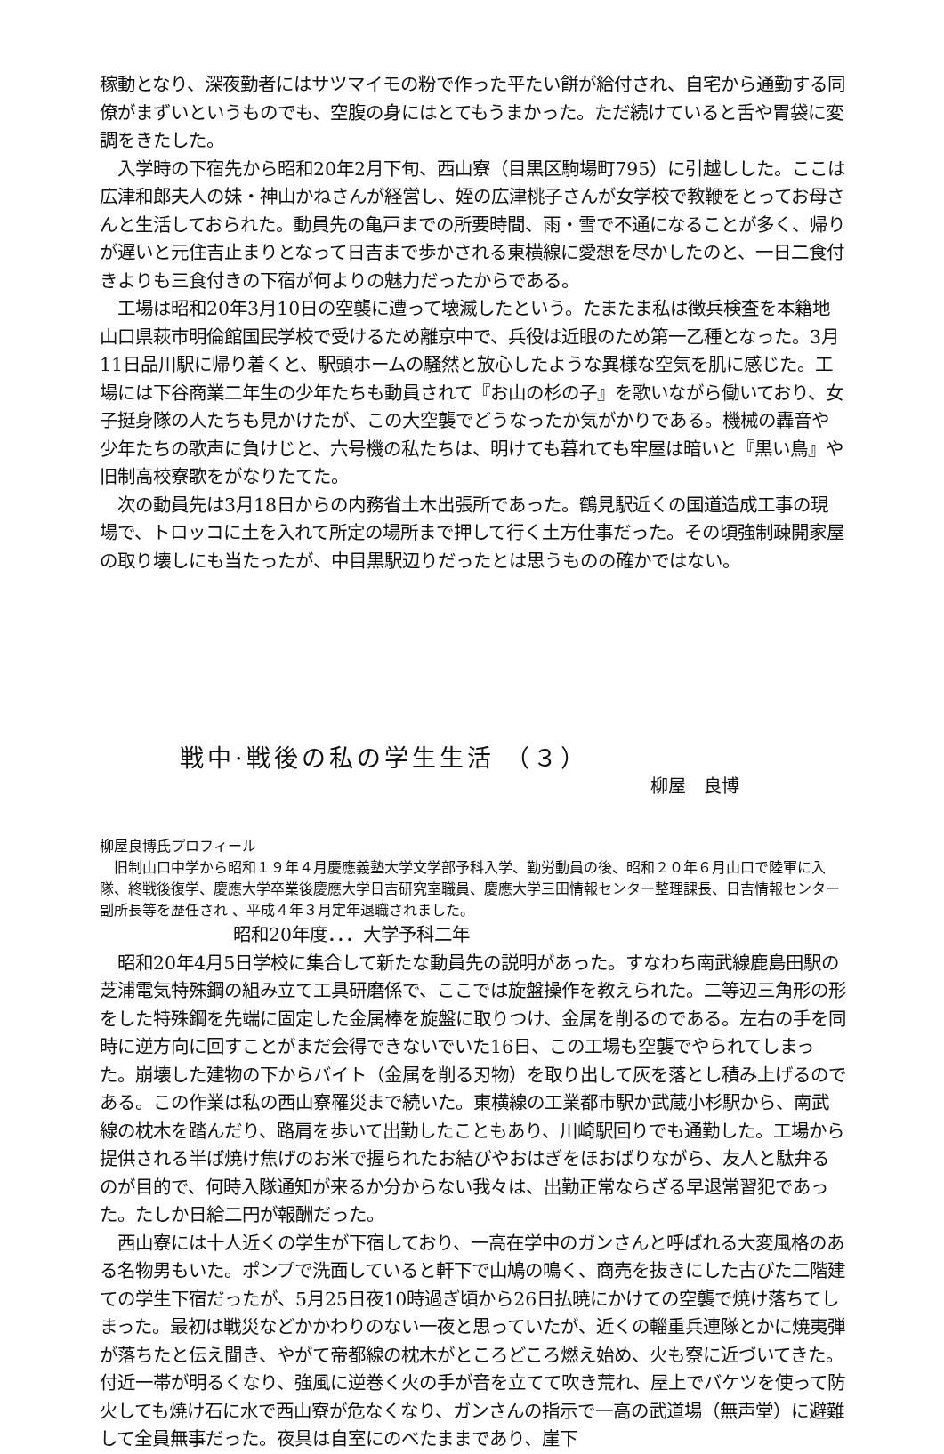稼動となり、深夜勤者にはサツマイモの粉で作った平たい餅が給付され、自宅から通勤する同僚がまずいというものでも、空腹の身にはとてもうまかった。ただ続けていると舌や胃袋に変調をきたした。
　入学時の下宿先から昭和20年2月下旬、西山寮（目黒区駒場町795）に引越しした。ここは広津和郎夫人の妹・神山かねさんが経営し、姪の広津桃子さんが女学校で教鞭をとってお母さんと生活しておられた。動員先の亀戸までの所要時間、雨・雪で不通になることが多く、帰りが遅いと元住吉止まりとなって日吉まで歩かされる東横線に愛想を尽かしたのと、一日二食付きよりも三食付きの下宿が何よりの魅力だったからである。
　工場は昭和20年3月10日の空襲に遭って壊滅したという。たまたま私は徴兵検査を本籍地山口県萩市明倫館国民学校で受けるため離京中で、兵役は近眼のため第一乙種となった。3月11日品川駅に帰り着くと、駅頭ホームの騒然と放心したような異様な空気を肌に感じた。工場には下谷商業二年生の少年たちも動員されて『お山の杉の子』を歌いながら働いており、女子挺身隊の人たちも見かけたが、この大空襲でどうなったか気がかりである。機械の轟音や少年たちの歌声に負けじと、六号機の私たちは、明けても暮れても牢屋は暗いと『黒い鳥』や旧制高校寮歌をがなりたてた。
　次の動員先は3月18日からの内務省土木出張所であった。鶴見駅近くの国道造成工事の現場で、トロッコに土を入れて所定の場所まで押して行く土方仕事だった。その頃強制疎開家屋の取り壊しにも当たったが、中目黒駅辺りだったとは思うものの確かではない。
戦中·戦後の私の学生生活 （３）
柳屋　良博
柳屋良博氏プロフィール
　旧制山口中学から昭和１９年４月慶應義塾大学文学部予科入学、勤労動員の後、昭和２０年６月山口で陸軍に入隊、終戦後復学、慶應大学卒業後慶應大学日吉研究室職員、慶應大学三田情報センター整理課長、日吉情報センター副所長等を歴任され 、平成４年３月定年退職されました。
昭和20年度．．．大学予科二年
　昭和20年4月5日学校に集合して新たな動員先の説明があった。すなわち南武線鹿島田駅の芝浦電気特殊鋼の組み立て工具研磨係で、ここでは旋盤操作を教えられた。二等辺三角形の形をした特殊鋼を先端に固定した金属棒を旋盤に取りつけ、金属を削るのである。左右の手を同時に逆方向に回すことがまだ会得できないでいた16日、この工場も空襲でやられてしまった。崩壊した建物の下からバイト（金属を削る刃物）を取り出して灰を落とし積み上げるのである。この作業は私の西山寮罹災まで続いた。東横線の工業都市駅か武蔵小杉駅から、南武線の枕木を踏んだり、路肩を歩いて出勤したこともあり、川崎駅回りでも通勤した。工場から提供される半ば焼け焦げのお米で握られたお結びやおはぎをほおばりながら、友人と駄弁るのが目的で、何時入隊通知が来るか分からない我々は、出勤正常ならざる早退常習犯であった。たしか日給二円が報酬だった。
　西山寮には十人近くの学生が下宿しており、一高在学中のガンさんと呼ばれる大変風格のある名物男もいた。ポンプで洗面していると軒下で山鳩の鳴く、商売を抜きにした古びた二階建ての学生下宿だったが、5月25日夜10時過ぎ頃から26日払暁にかけての空襲で焼け落ちてしまった。最初は戦災などかかわりのない一夜と思っていたが、近くの輜重兵連隊とかに焼夷弾が落ちたと伝え聞き、やがて帝都線の枕木がところどころ燃え始め、火も寮に近づいてきた。付近一帯が明るくなり、強風に逆巻く火の手が音を立てて吹き荒れ、屋上でバケツを使って防火しても焼け石に水で西山寮が危なくなり、ガンさんの指示で一高の武道場（無声堂）に避難して全員無事だった。夜具は自室にのべたままであり、崖下